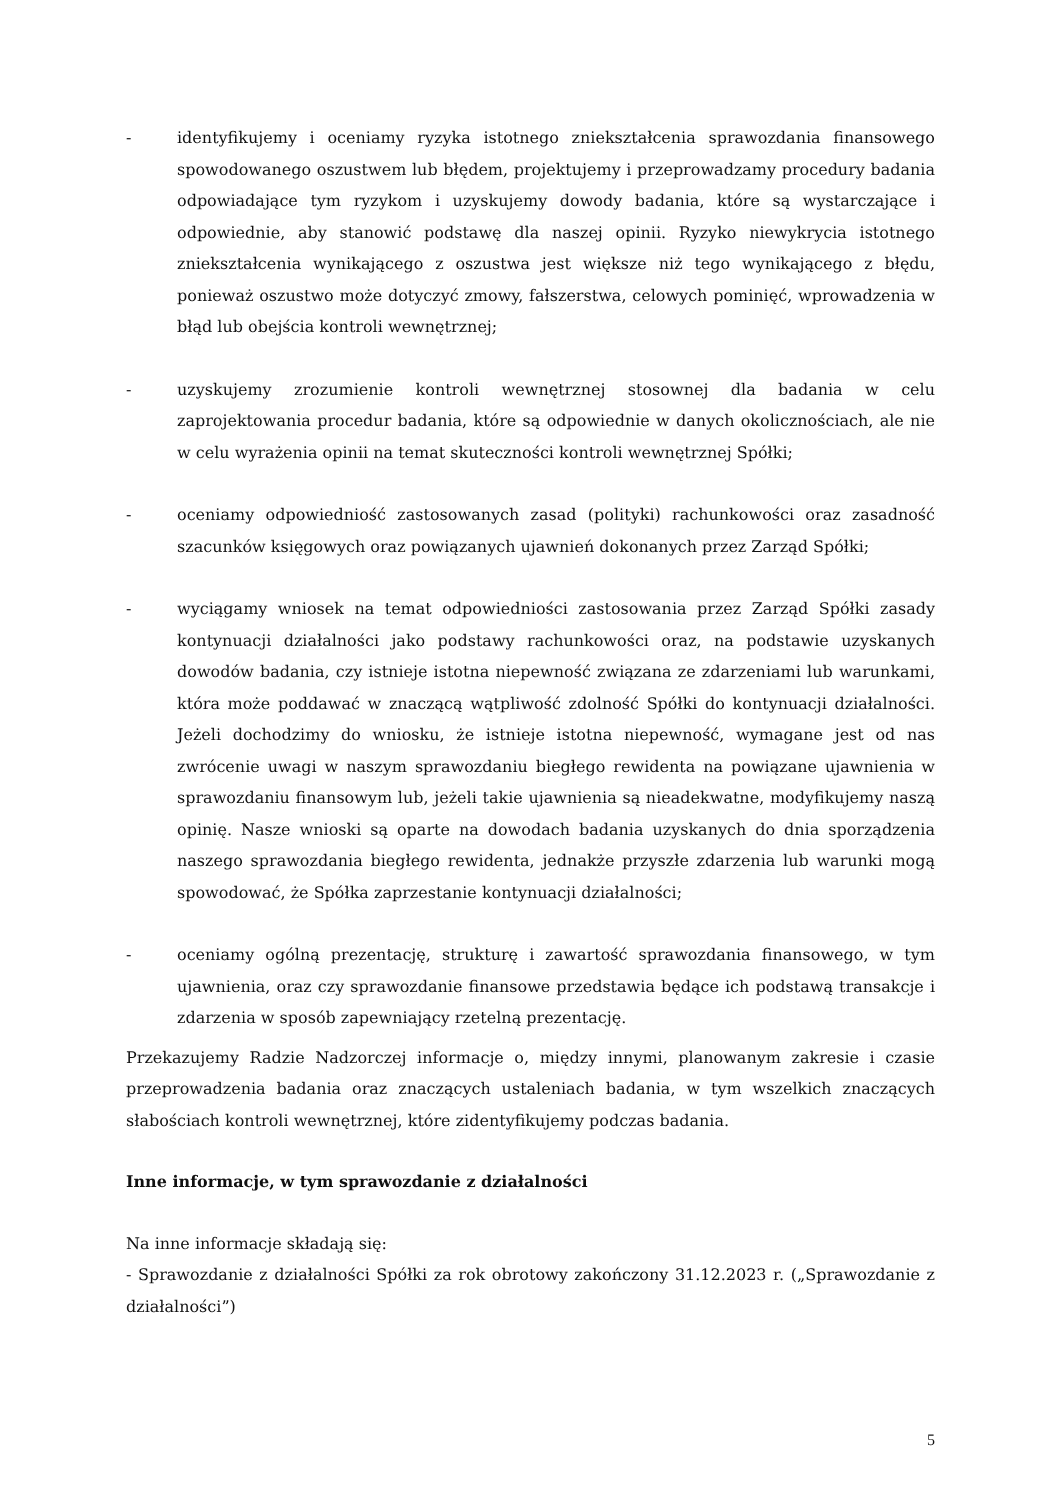- identyfikujemy i oceniamy ryzyka istotnego zniekształcenia sprawozdania finansowego spowodowanego oszustwem lub błędem, projektujemy i przeprowadzamy procedury badania odpowiadające tym ryzykom i uzyskujemy dowody badania, które są wystarczające i odpowiednie, aby stanowić podstawę dla naszej opinii. Ryzyko niewykrycia istotnego zniekształcenia wynikającego z oszustwa jest większe niż tego wynikającego z błędu, ponieważ oszustwo może dotyczyć zmowy, fałszerstwa, celowych pominięć, wprowadzenia w błąd lub obejścia kontroli wewnętrznej;
- uzyskujemy zrozumienie kontroli wewnętrznej stosownej dla badania w celu zaprojektowania procedur badania, które są odpowiednie w danych okolicznościach, ale nie w celu wyrażenia opinii na temat skuteczności kontroli wewnętrznej Spółki;
- oceniamy odpowiedniość zastosowanych zasad (polityki) rachunkowości oraz zasadność szacunków księgowych oraz powiązanych ujawnień dokonanych przez Zarząd Spółki;
- wyciągamy wniosek na temat odpowiedniości zastosowania przez Zarząd Spółki zasady kontynuacji działalności jako podstawy rachunkowości oraz, na podstawie uzyskanych dowodów badania, czy istnieje istotna niepewność związana ze zdarzeniami lub warunkami, która może poddawać w znaczącą wątpliwość zdolność Spółki do kontynuacji działalności. Jeżeli dochodzimy do wniosku, że istnieje istotna niepewność, wymagane jest od nas zwrócenie uwagi w naszym sprawozdaniu biegłego rewidenta na powiązane ujawnienia w sprawozdaniu finansowym lub, jeżeli takie ujawnienia są nieadekwatne, modyfikujemy naszą opinię. Nasze wnioski są oparte na dowodach badania uzyskanych do dnia sporządzenia naszego sprawozdania biegłego rewidenta, jednakże przyszłe zdarzenia lub warunki mogą spowodować, że Spółka zaprzestanie kontynuacji działalności;
- oceniamy ogólną prezentację, strukturę i zawartość sprawozdania finansowego, w tym ujawnienia, oraz czy sprawozdanie finansowe przedstawia będące ich podstawą transakcje i zdarzenia w sposób zapewniający rzetelną prezentację.
Przekazujemy Radzie Nadzorczej informacje o, między innymi, planowanym zakresie i czasie przeprowadzenia badania oraz znaczących ustaleniach badania, w tym wszelkich znaczących słabościach kontroli wewnętrznej, które zidentyfikujemy podczas badania.
Inne informacje, w tym sprawozdanie z działalności
Na inne informacje składają się:
- Sprawozdanie z działalności Spółki za rok obrotowy zakończony 31.12.2023 r. („Sprawozdanie z działalności”)
5